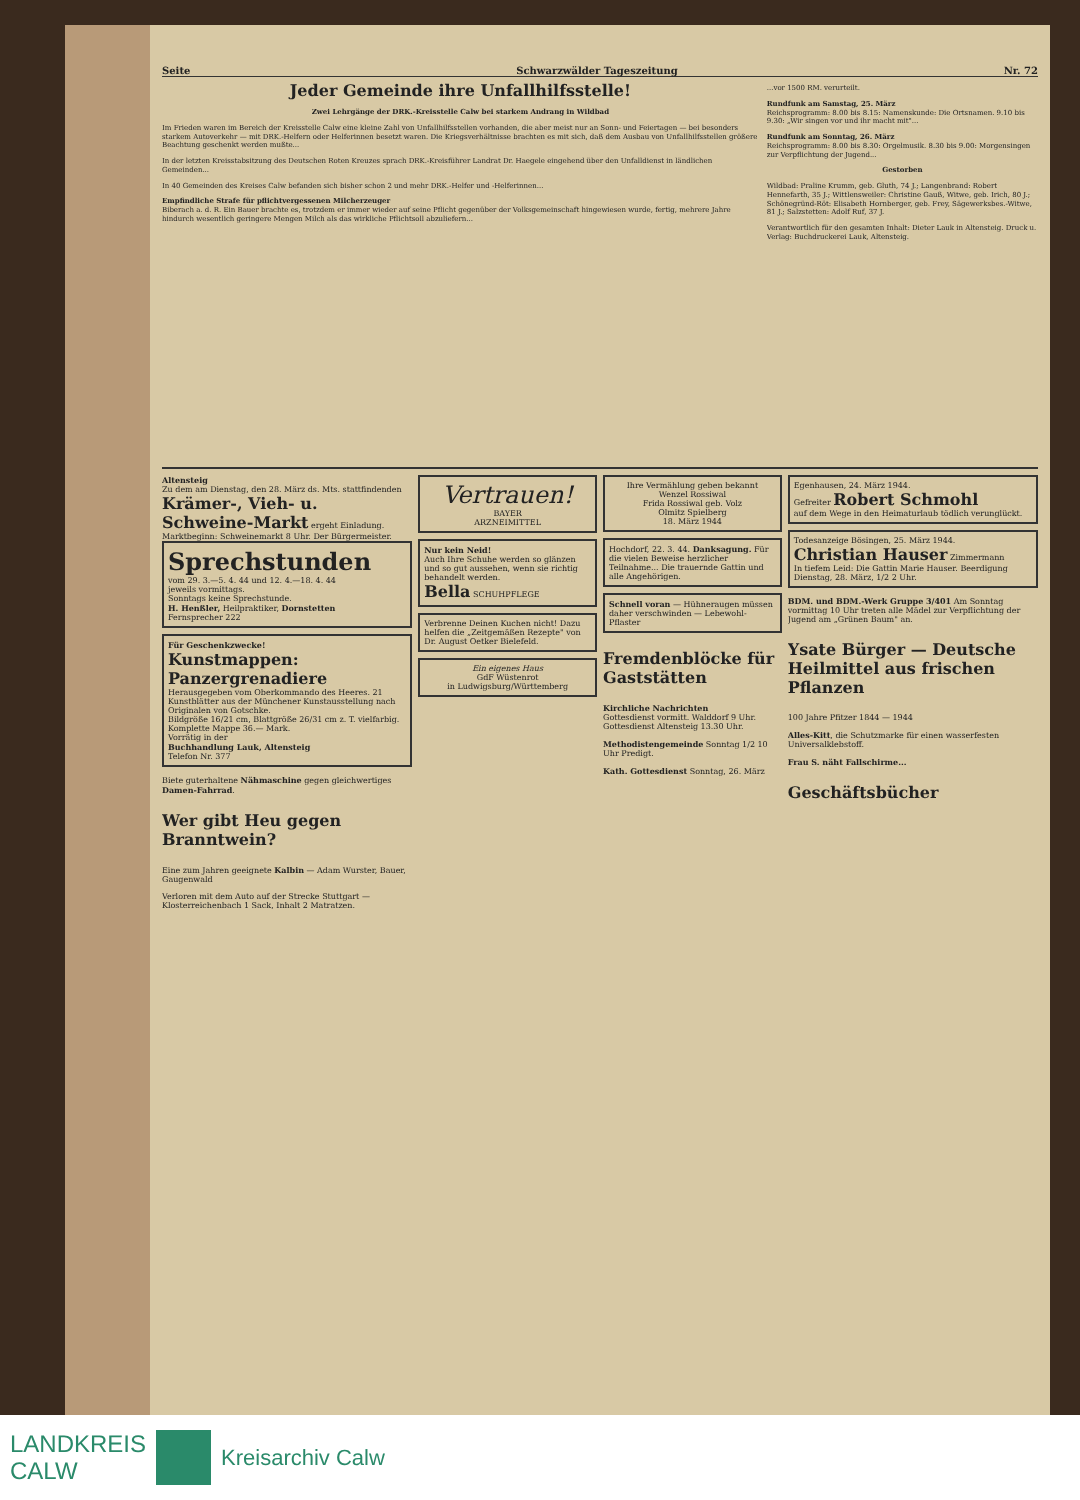Seite Schwarzwälder Tageszeitung Nr. 72
Jeder Gemeinde ihre Unfallhilfsstelle!
Zwei Lehrgänge der DRK.-Kreisstelle Calw bei starkem Andrang in Wildbad
Im Frieden waren im Bereich der Kreisstelle Calw eine kleine Zahl von Unfallhilfsstellen vorhanden, die aber meist nur an Sonn- und Feiertagen — bei besonders starkem Autoverkehr — mit DRK.-Helfern oder Helferinnen besetzt waren. Die Kriegsverhältnisse brachten es mit sich, daß dem Ausbau von Unfallhilfsstellen größere Beachtung geschenkt werden mußte...
In der letzten Kreisstabsitzung des Deutschen Roten Kreuzes sprach DRK.-Kreisführer Landrat Dr. Haegele eingehend über den Unfalldienst in ländlichen Gemeinden...
In 40 Gemeinden des Kreises Calw befanden sich bisher schon 2 und mehr DRK.-Helfer und -Helferinnen...
Empfindliche Strafe für pflichtvergessenen Milcherzeuger
Biberach a. d. R. Ein Bauer brachte es, trotzdem er immer wieder auf seine Pflicht gegenüber der Volksgemeinschaft hingewiesen wurde, fertig, mehrere Jahre hindurch wesentlich geringere Mengen Milch als das wirkliche Pflichtsoll abzuliefern...
...vor 1500 RM. verurteilt.
Rundfunk am Samstag, 25. März
Reichsprogramm: 8.00 bis 8.15: Namenskunde: Die Ortsnamen. 9.10 bis 9.30: „Wir singen vor und ihr macht mit"...
Rundfunk am Sonntag, 26. März
Reichsprogramm: 8.00 bis 8.30: Orgelmusik. 8.30 bis 9.00: Morgensingen zur Verpflichtung der Jugend...
Gestorben
Wildbad: Praline Krumm, geb. Gluth, 74 J.; Langenbrand: Robert Hennefarth, 35 J.; Wittlensweiler: Christine Gauß, Witwe, geb. Irich, 80 J.; Schönegründ-Röt: Elisabeth Hornberger, geb. Frey, Sägewerksbes.-Witwe, 81 J.; Salzstetten: Adolf Ruf, 37 J.
Verantwortlich für den gesamten Inhalt: Dieter Lauk in Altensteig. Druck u. Verlag: Buchdruckerei Lauk, Altensteig.
Altensteig
Zu dem am Dienstag, den 28. März ds. Mts. stattfindenden Krämer-, Vieh- u. Schweine-Markt ergeht Einladung. Marktbeginn: Schweinemarkt 8 Uhr. Der Bürgermeister.
Sprechstunden
vom 29. 3.—5. 4. 44 und 12. 4.—18. 4. 44
jeweils vormittags.
Sonntags keine Sprechstunde.
H. Henßler, Heilpraktiker, Dornstetten
Fernsprecher 222
Für Geschenkzwecke!
Kunstmappen: Panzergrenadiere
Herausgegeben vom Oberkommando des Heeres. 21 Kunstblätter aus der Münchener Kunstausstellung nach Originalen von Gotschke.
Bildgröße 16/21 cm, Blattgröße 26/31 cm z. T. vielfarbig.
Komplette Mappe 36.— Mark.
Vorrätig in der
Buchhandlung Lauk, Altensteig
Telefon Nr. 377
Biete guterhaltene Nähmaschine gegen gleichwertiges Damen-Fahrrad.
Wer gibt Heu gegen Branntwein?
Eine zum Jahren geeignete Kalbin — Adam Wurster, Bauer, Gaugenwald
Verloren mit dem Auto auf der Strecke Stuttgart — Klosterreichenbach 1 Sack, Inhalt 2 Matratzen.
Vertrauen!
BAYER
ARZNEIMITTEL
Nur kein Neid!
Auch Ihre Schuhe werden so glänzen und so gut aussehen, wenn sie richtig behandelt werden.
Bella SCHUHPFLEGE
Verbrenne Deinen Kuchen nicht! Dazu helfen die „Zeitgemäßen Rezepte" von Dr. August Oetker Bielefeld.
Ein eigenes Haus
GdF Wüstenrot
in Ludwigsburg/Württemberg
Ihre Vermählung geben bekannt
Wenzel Rossiwal
Frida Rossiwal geb. Volz
Olmitz Spielberg
18. März 1944
Hochdorf, 22. 3. 44. Danksagung. Für die vielen Beweise herzlicher Teilnahme... Die trauernde Gattin und alle Angehörigen.
Schnell voran — Hühneraugen müssen daher verschwinden — Lebewohl-Pflaster
Fremdenblöcke für Gaststätten
Kirchliche Nachrichten
Gottesdienst vormitt. Walddorf 9 Uhr. Gottesdienst Altensteig 13.30 Uhr.
Methodistengemeinde Sonntag 1/2 10 Uhr Predigt.
Kath. Gottesdienst Sonntag, 26. März
Egenhausen, 24. März 1944.
Gefreiter Robert Schmohl
auf dem Wege in den Heimaturlaub tödlich verunglückt.
Todesanzeige Bösingen, 25. März 1944.
Christian Hauser Zimmermann
In tiefem Leid: Die Gattin Marie Hauser. Beerdigung Dienstag, 28. März, 1/2 2 Uhr.
BDM. und BDM.-Werk Gruppe 3/401 Am Sonntag vormittag 10 Uhr treten alle Mädel zur Verpflichtung der Jugend am „Grünen Baum" an.
Ysate Bürger — Deutsche Heilmittel aus frischen Pflanzen
100 Jahre Pfitzer 1844 — 1944
Alles-Kitt, die Schutzmarke für einen wasserfesten Universalklebstoff.
Frau S. näht Fallschirme...
Geschäftsbücher
LANDKREIS
CALW
Kreisarchiv Calw